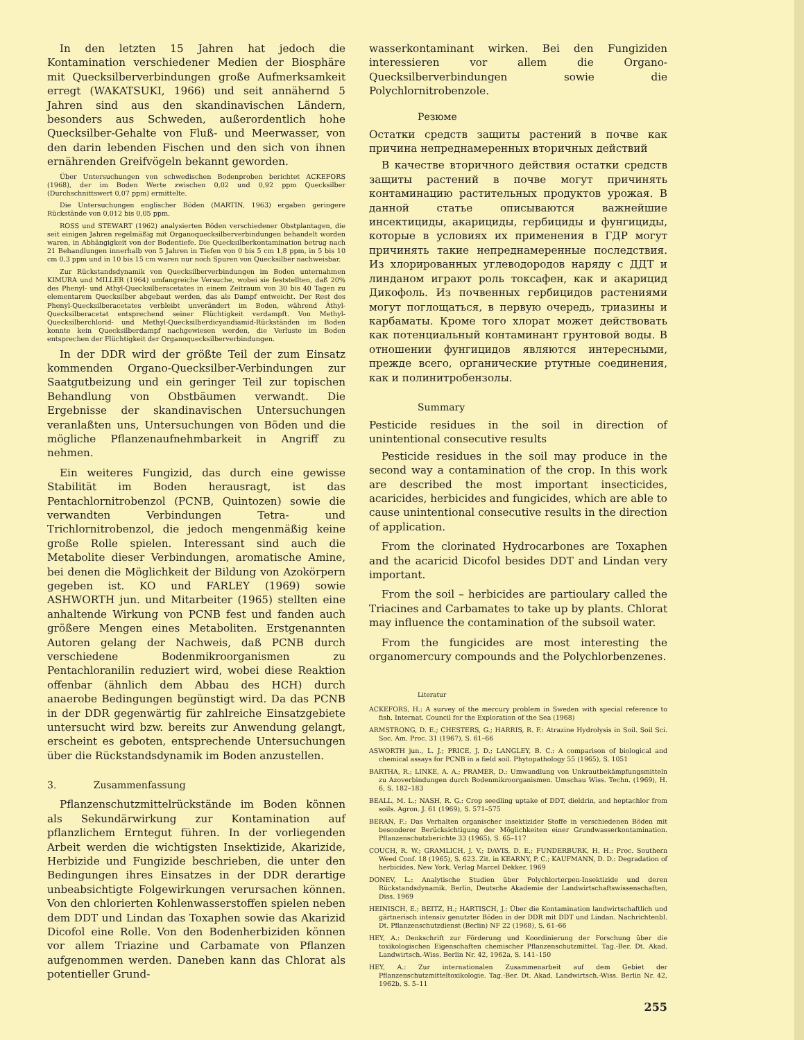In den letzten 15 Jahren hat jedoch die Kontamination verschiedener Medien der Biosphäre mit Quecksilberverbindungen große Aufmerksamkeit erregt (WAKATSUKI, 1966) und seit annähernd 5 Jahren sind aus den skandinavischen Ländern, besonders aus Schweden, außerordentlich hohe Quecksilber-Gehalte von Fluß- und Meerwasser, von den darin lebenden Fischen und den sich von ihnen ernährenden Greifvögeln bekannt geworden.
Über Untersuchungen von schwedischen Bodenproben berichtet ACKEFORS (1968), der im Boden Werte zwischen 0,02 und 0,92 ppm Quecksilber (Durchschnittswert 0,07 ppm) ermittelte.
Die Untersuchungen englischer Böden (MARTIN, 1963) ergaben geringere Rückstände von 0,012 bis 0,05 ppm.
ROSS und STEWART (1962) analysierten Böden verschiedener Obstplantagen, die seit einigen Jahren regelmäßig mit Organoquecksilberverbindungen behandelt worden waren, in Abhängigkeit von der Bodentiefe. Die Quecksilberkontamination betrug nach 21 Behandlungen innerhalb von 5 Jahren in Tiefen von 0 bis 5 cm 1,8 ppm, in 5 bis 10 cm 0,3 ppm und in 10 bis 15 cm waren nur noch Spuren von Quecksilber nachweisbar.
Zur Rückstandsdynamik von Quecksilberverbindungen im Boden unternahmen KIMURA und MILLER (1964) umfangreiche Versuche, wobei sie feststellten, daß 20% des Phenyl- und Athyl-Quecksilberacetates in einem Zeitraum von 30 bis 40 Tagen zu elementarem Quecksilber abgebaut werden, das als Dampf entweicht. Der Rest des Phenyl-Quecksilberacetates verbleibt unverändert im Boden, während Äthyl-Quecksilberacetat entsprechend seiner Flüchtigkeit verdampft. Von Methyl-Quecksilberchlorid- und Methyl-Quecksilberdicyandiamid-Rückständen im Boden konnte kein Quecksilberdampf nachgewiesen werden, die Verluste im Boden entsprechen der Flüchtigkeit der Organoquecksilberverbindungen.
In der DDR wird der größte Teil der zum Einsatz kommenden Organo-Quecksilber-Verbindungen zur Saatgutbeizung und ein geringer Teil zur topischen Behandlung von Obstbäumen verwandt. Die Ergebnisse der skandinavischen Untersuchungen veranlaßten uns, Untersuchungen von Böden und die mögliche Pflanzenaufnehmbarkeit in Angriff zu nehmen.
Ein weiteres Fungizid, das durch eine gewisse Stabilität im Boden herausragt, ist das Pentachlornitrobenzol (PCNB, Quintozen) sowie die verwandten Verbindungen Tetra- und Trichlornitrobenzol, die jedoch mengenmäßig keine große Rolle spielen. Interessant sind auch die Metabolite dieser Verbindungen, aromatische Amine, bei denen die Möglichkeit der Bildung von Azokörpern gegeben ist. KO und FARLEY (1969) sowie ASHWORTH jun. und Mitarbeiter (1965) stellten eine anhaltende Wirkung von PCNB fest und fanden auch größere Mengen eines Metaboliten. Erstgenannten Autoren gelang der Nachweis, daß PCNB durch verschiedene Bodenmikroorganismen zu Pentachloranilin reduziert wird, wobei diese Reaktion offenbar (ähnlich dem Abbau des HCH) durch anaerobe Bedingungen begünstigt wird. Da das PCNB in der DDR gegenwärtig für zahlreiche Einsatzgebiete untersucht wird bzw. bereits zur Anwendung gelangt, erscheint es geboten, entsprechende Untersuchungen über die Rückstandsdynamik im Boden anzustellen.
3. Zusammenfassung
Pflanzenschutzmittelrückstände im Boden können als Sekundärwirkung zur Kontamination auf pflanzlichem Erntegut führen. In der vorliegenden Arbeit werden die wichtigsten Insektizide, Akarizide, Herbizide und Fungizide beschrieben, die unter den Bedingungen ihres Einsatzes in der DDR derartige unbeabsichtigte Folgewirkungen verursachen können. Von den chlorierten Kohlenwasserstoffen spielen neben dem DDT und Lindan das Toxaphen sowie das Akarizid Dicofol eine Rolle. Von den Bodenherbiziden können vor allem Triazine und Carbamate von Pflanzen aufgenommen werden. Daneben kann das Chlorat als potentieller Grund-
wasserkontaminant wirken. Bei den Fungiziden interessieren vor allem die Organo-Quecksilberverbindungen sowie die Polychlornitrobenzole.
Резюме
Остатки средств защиты растений в почве как причина непреднамеренных вторичных действий
В качестве вторичного действия остатки средств защиты растений в почве могут причинять контаминацию растительных продуктов урожая. В данной статье описываются важнейшие инсектициды, акарициды, гербициды и фунгициды, которые в условиях их применения в ГДР могут причинять такие непреднамеренные последствия. Из хлорированных углеводородов наряду с ДДТ и линданом играют роль токсафен, как и акарицид Дикофоль. Из почвенных гербицидов растениями могут поглощаться, в первую очередь, триазины и карбаматы. Кроме того хлорат может действовать как потенциальный контаминант грунтовой воды. В отношении фунгицидов являются интересными, прежде всего, органические ртутные соединения, как и полинитробензолы.
Summary
Pesticide residues in the soil in direction of unintentional consecutive results
Pesticide residues in the soil may produce in the second way a contamination of the crop. In this work are described the most important insecticides, acaricides, herbicides and fungicides, which are able to cause unintentional consecutive results in the direction of application.
From the clorinated Hydrocarbones are Toxaphen and the acaricid Dicofol besides DDT and Lindan very important.
From the soil – herbicides are partioulary called the Triacines and Carbamates to take up by plants. Chlorat may influence the contamination of the subsoil water.
From the fungicides are most interesting the organomercury compounds and the Polychlorbenzenes.
Literatur
ACKEFORS, H.: A survey of the mercury problem in Sweden with special reference to fish. Internat. Council for the Exploration of the Sea (1968)
ARMSTRONG, D. E.; CHESTERS, G.; HARRIS, R. F.: Atrazine Hydrolysis in Soil. Soil Sci. Soc. Am. Proc. 31 (1967), S. 61–66
ASWORTH jun., L. J.; PRICE, J. D.; LANGLEY, B. C.: A comparison of biological and chemical assays for PCNB in a field soil. Phytopathology 55 (1965), S. 1051
BARTHA, R.; LINKE, A. A.; PRAMER, D.: Umwandlung von Unkrautbekämpfungsmitteln zu Azoverbindungen durch Bodenmikroorganismen. Umschau Wiss. Techn. (1969), H. 6, S. 182–183
BEALL, M. L.; NASH, R. G.: Crop seedling uptake of DDT, dieldrin, and heptachlor from soils. Agron. J. 61 (1969), S. 571–575
BERAN, F.: Das Verhalten organischer insektizider Stoffe in verschiedenen Böden mit besonderer Berücksichtigung der Möglichkeiten einer Grundwasserkontamination. Pflanzenschutzberichte 33 (1965), S. 65–117
COUCH, R. W.; GRAMLICH, J. V.; DAVIS, D. E.; FUNDERBURK, H. H.: Proc. Southern Weed Conf. 18 (1965), S. 623. Zit. in KEARNY, P. C.; KAUFMANN, D. D.: Degradation of herbicides. New York, Verlag Marcel Dekker, 1969
DONEV, L.: Analytische Studien über Polychlorterpen-Insektizide und deren Rückstandsdynamik. Berlin, Deutsche Akademie der Landwirtschaftswissenschaften, Diss. 1969
HEINISCH, E.; BEITZ, H.; HARTISCH, J.: Über die Kontamination landwirtschaftlich und gärtnerisch intensiv genutzter Böden in der DDR mit DDT und Lindan. Nachrichtenbl. Dt. Pflanzenschutzdienst (Berlin) NF 22 (1968), S. 61–66
HEY, A.: Denkschrift zur Förderung und Koordinierung der Forschung über die toxikologischen Eigenschaften chemischer Pflanzenschutzmittel. Tag.-Ber. Dt. Akad. Landwirtsch.-Wiss. Berlin Nr. 42, 1962a, S. 141–150
HEY, A.: Zur internationalen Zusammenarbeit auf dem Gebiet der Pflanzenschutzmitteltoxikologie. Tag.-Ber. Dt. Akad. Landwirtsch.-Wiss. Berlin Nr. 42, 1962b, S. 5–11
255